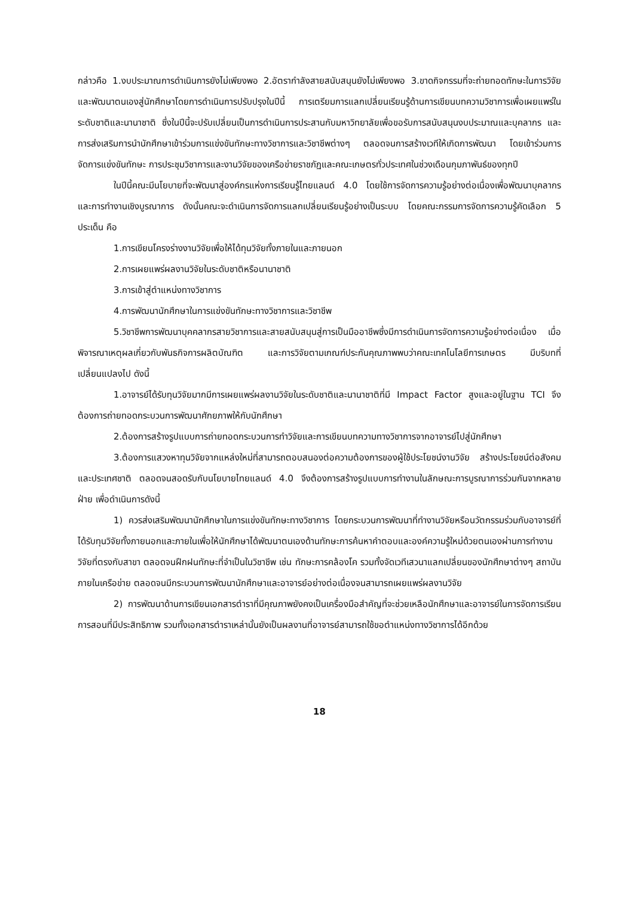กล่าวคือ 1.งบประมาณการดำเนินการยังไม่เพียงพอ 2.อัตรากำลังสายสนับสนุนยังไม่เพียงพอ 3.ขาดกิจกรรมที่จะถ่ายทอดทักษะในการวิจัยและพัฒนาตนเองสู่นักศึกษาโดยการดำเนินการปรับปรุงในปีนี้ การเตรียมการแลกเปลี่ยนเรียนรู้ด้านการเขียนบทความวิชาการเพื่อเผยแพร่ในระดับชาติและนานาชาติ ซึ่งในปีนี้จะปรับเปลี่ยนเป็นการดำเนินการประสานกับมหาวิทยาลัยเพื่อขอรับการสนับสนุนงบประมาณและบุคลากร และการส่งเสริมการนำนักศึกษาเข้าร่วมการแข่งขันทักษะทางวิชาการและวิชาชีพต่างๆ ตลอดจนการสร้างเวทีให้เกิดการพัฒนา โดยเข้าร่วมการจัดการแข่งขันทักษะ การประชุมวิชาการและงานวิจัยของเครือข่ายราชภัฏและคณะเกษตรทั่วประเทศในช่วงเดือนกุมภาพันธ์ของทุกปี
ในปีนี้คณะมีนโยบายที่จะพัฒนาสู่องค์กรแห่งการเรียนรู้ไทยแลนด์ 4.0 โดยใช้การจัดการความรู้อย่างต่อเนื่องเพื่อพัฒนาบุคลากรและการทำงานเชิงบูรณาการ ดังนั้นคณะจะดำเนินการจัดการแลกเปลี่ยนเรียนรู้อย่างเป็นระบบ โดยคณะกรรมการจัดการความรู้คัดเลือก 5 ประเด็น คือ
1.การเขียนโครงร่างงานวิจัยเพื่อให้ได้ทุนวิจัยทั้งภายในและภายนอก
2.การเผยแพร่ผลงานวิจัยในระดับชาติหรือนานาชาติ
3.การเข้าสู่ตำแหน่งทางวิชาการ
4.การพัฒนานักศึกษาในการแข่งขันทักษะทางวิชาการและวิชาชีพ
5.วิชาชีพการพัฒนาบุคคลากรสายวิชาการและสายสนับสนุนสู่การเป็นมืออาชีพซึ่งมีการดำเนินการจัดการความรู้อย่างต่อเนื่อง เมื่อพิจารณาเหตุผลเกี่ยวกับพันธกิจการผลิตบัณฑิต และการวิจัยตามเกณฑ์ประกันคุณภาพพบว่าคณะเทคโนโลยีการเกษตร มีบริบทที่เปลี่ยนแปลงไป ดังนี้
1.อาจารย์ได้รับทุนวิจัยมากมีการเผยแพร่ผลงานวิจัยในระดับชาติและนานาชาติที่มี Impact Factor สูงและอยู่ในฐาน TCI จึงต้องการถ่ายทอดกระบวนการพัฒนาศักยภาพให้กับนักศึกษา
2.ต้องการสร้างรูปแบบการถ่ายทอดกระบวนการทำวิจัยและการเขียนบทความทางวิชาการจากอาจารย์ไปสู่นักศึกษา
3.ต้องการแสวงหาทุนวิจัยจากแหล่งใหม่ที่สามารถตอบสนองต่อความต้องการของผู้ใช้ประโยชน์งานวิจัย สร้างประโยชน์ต่อสังคมและประเทศชาติ ตลอดจนสอดรับกับนโยบายไทยแลนด์ 4.0 จึงต้องการสร้างรูปแบบการทำงานในลักษณะการบูรณาการร่วมกันจากหลายฝ่าย เพื่อดำเนินการดังนี้
1) ควรส่งเสริมพัฒนานักศึกษาในการแข่งขันทักษะทางวิชาการ โดยกระบวนการพัฒนาที่ทำงานวิจัยหรือนวัตกรรมร่วมกับอาจารย์ที่ได้รับทุนวิจัยทั้งภายนอกและภายในเพื่อให้นักศึกษาได้พัฒนาตนเองด้านทักษะการค้นหาคำตอบและองค์ความรู้ใหม่ด้วยตนเองผ่านการทำงานวิจัยที่ตรงกับสาขา ตลอดจนฝึกฝนทักษะที่จำเป็นในวิชาชีพ เช่น ทักษะการคล้องโค รวมทั้งจัดเวทีเสวนาแลกเปลี่ยนของนักศึกษาต่างๆ สถาบันภายในเครือข่าย ตลอดจนมีกระบวนการพัฒนานักศึกษาและอาจารย์อย่างต่อเนื่องจนสามารถเผยแพร่ผลงานวิจัย
2) การพัฒนาด้านการเขียนเอกสารตำราที่มีคุณภาพยังคงเป็นเครื่องมือสำคัญที่จะช่วยเหลือนักศึกษาและอาจารย์ในการจัดการเรียนการสอนที่มีประสิทธิภาพ รวมทั้งเอกสารตำราเหล่านั้นยังเป็นผลงานที่อาจารย์สามารถใช้ขอตำแหน่งทางวิชาการได้อีกด้วย
18